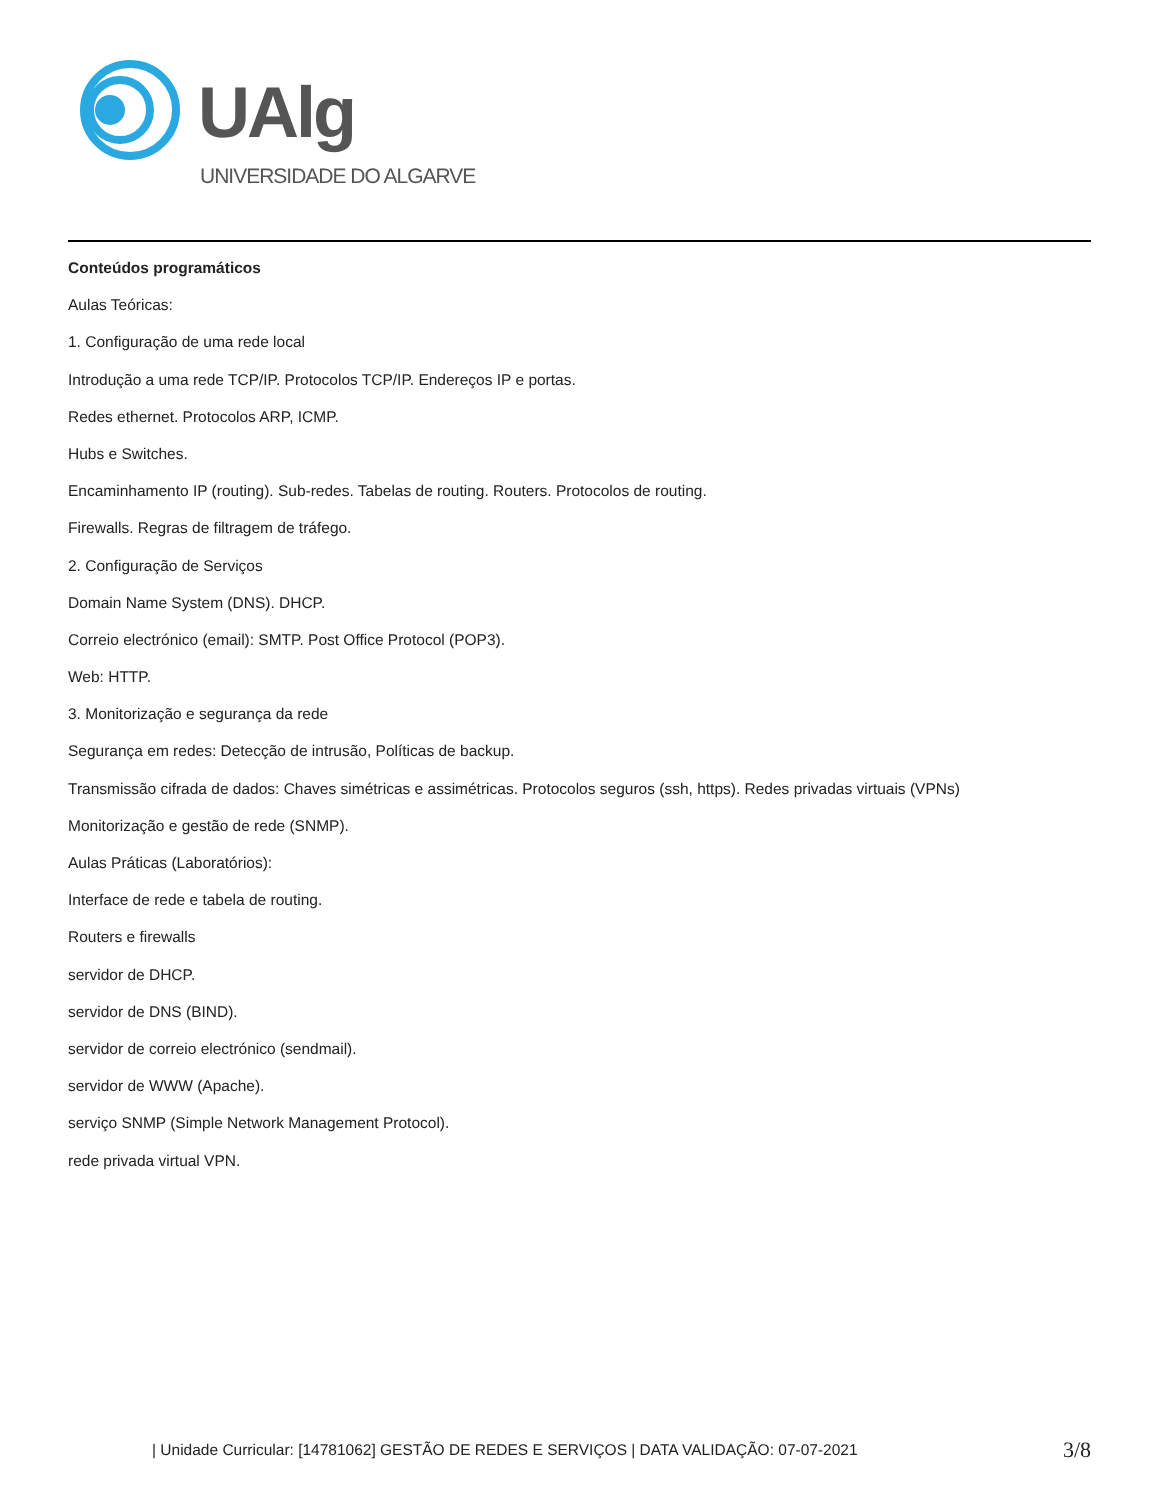UAlg
UNIVERSIDADE DO ALGARVE
Conteúdos programáticos
Aulas Teóricas:
1. Configuração de uma rede local
Introdução a uma rede TCP/IP. Protocolos TCP/IP. Endereços IP e portas.
Redes ethernet. Protocolos ARP, ICMP.
Hubs e Switches.
Encaminhamento IP (routing). Sub-redes. Tabelas de routing. Routers. Protocolos de routing.
Firewalls. Regras de filtragem de tráfego.
2. Configuração de Serviços
Domain Name System (DNS). DHCP.
Correio electrónico (email): SMTP. Post Office Protocol (POP3).
Web: HTTP.
3. Monitorização e segurança da rede
Segurança em redes: Detecção de intrusão, Políticas de backup.
Transmissão cifrada de dados: Chaves simétricas e assimétricas. Protocolos seguros (ssh, https). Redes privadas virtuais (VPNs)
Monitorização e gestão de rede (SNMP).
Aulas Práticas (Laboratórios):
Interface de rede e tabela de routing.
Routers e firewalls
servidor de DHCP.
servidor de DNS (BIND).
servidor de correio electrónico (sendmail).
servidor de WWW (Apache).
serviço SNMP (Simple Network Management Protocol).
rede privada virtual VPN.
| Unidade Curricular: [14781062] GESTÃO DE REDES E SERVIÇOS | DATA VALIDAÇÃO: 07-07-2021 3/8